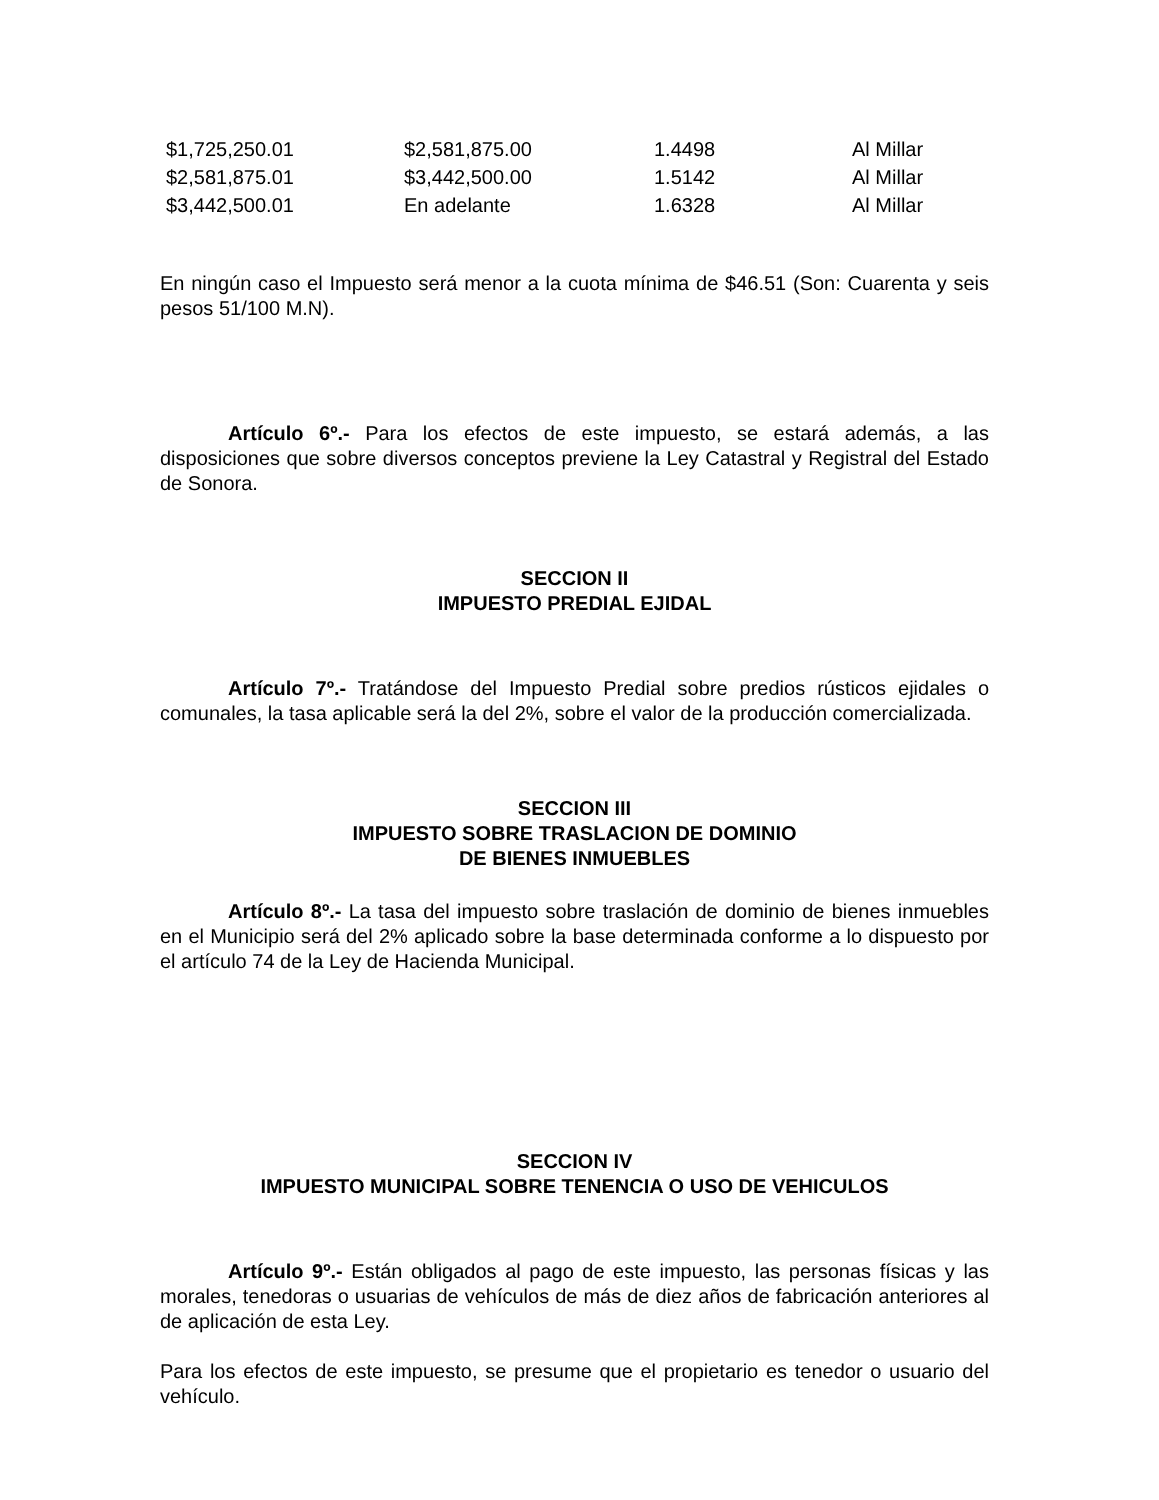| $1,725,250.01 | $2,581,875.00 | 1.4498 | Al Millar |
| $2,581,875.01 | $3,442,500.00 | 1.5142 | Al Millar |
| $3,442,500.01 | En adelante | 1.6328 | Al Millar |
En ningún caso el Impuesto será menor a la cuota mínima de $46.51 (Son: Cuarenta y seis pesos 51/100 M.N).
Artículo 6º.- Para los efectos de este impuesto, se estará además, a las disposiciones que sobre diversos conceptos previene la Ley Catastral y Registral del Estado de Sonora.
SECCION II
IMPUESTO PREDIAL EJIDAL
Artículo 7º.- Tratándose del Impuesto Predial sobre predios rústicos ejidales o comunales, la tasa aplicable será la del 2%, sobre el valor de la producción comercializada.
SECCION III
IMPUESTO SOBRE TRASLACION DE DOMINIO
DE BIENES INMUEBLES
Artículo 8º.- La tasa del impuesto sobre traslación de dominio de bienes inmuebles en el Municipio será del 2% aplicado sobre la base determinada conforme a lo dispuesto por el artículo 74 de la Ley de Hacienda Municipal.
SECCION IV
IMPUESTO MUNICIPAL SOBRE TENENCIA O USO DE VEHICULOS
Artículo 9º.- Están obligados al pago de este impuesto, las personas físicas y las morales, tenedoras o usuarias de vehículos de más de diez años de fabricación anteriores al de aplicación de esta Ley.
Para los efectos de este impuesto, se presume que el propietario es tenedor o usuario del vehículo.